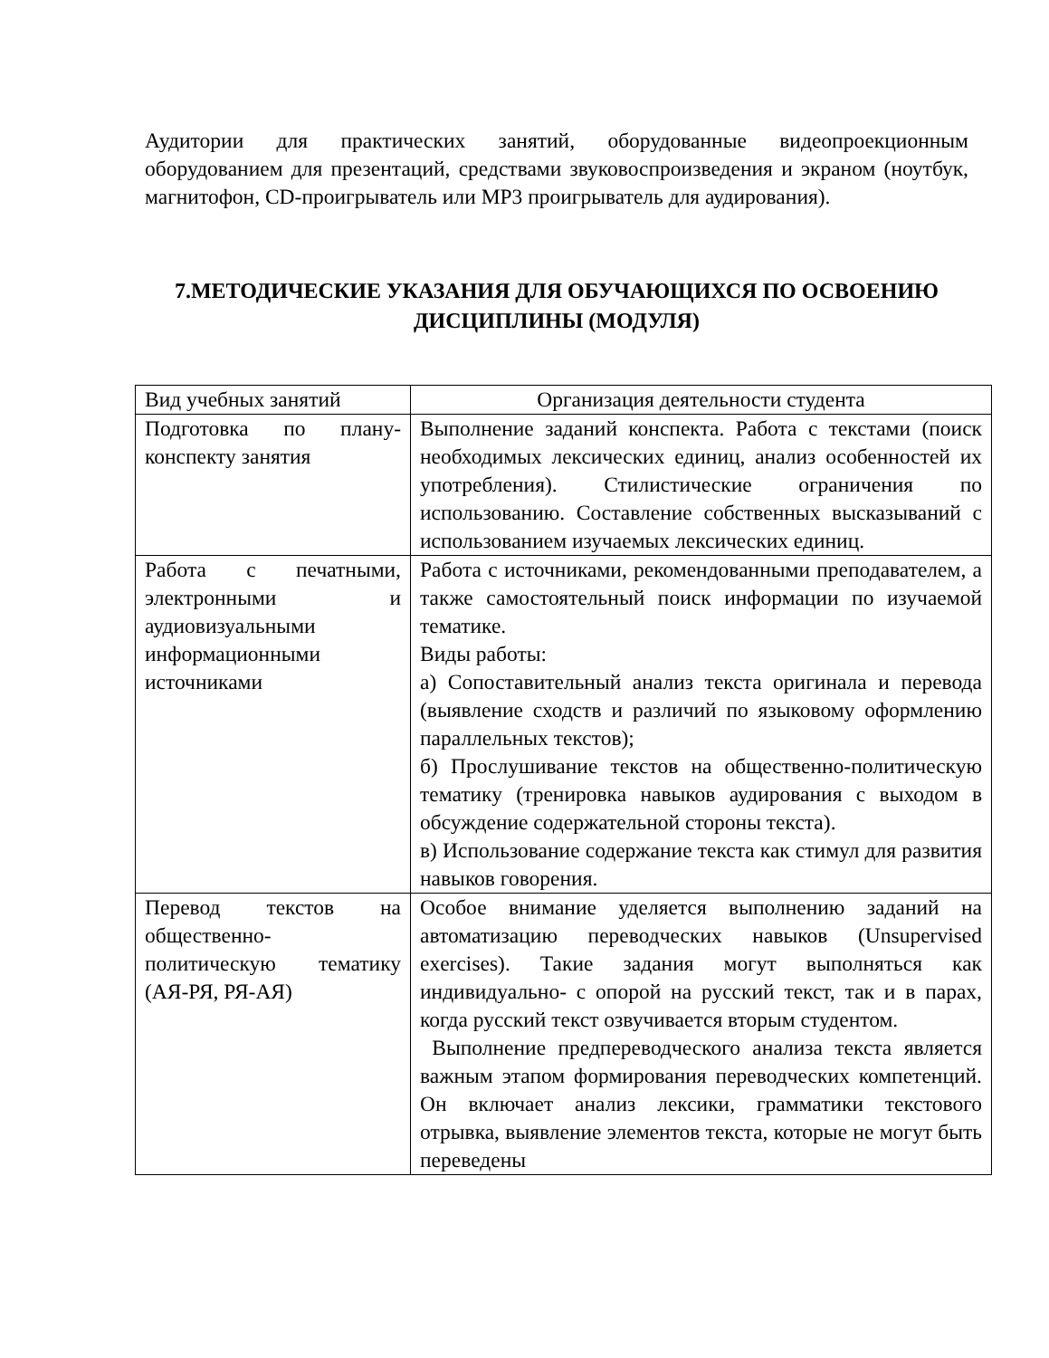Аудитории для практических занятий, оборудованные видеопроекционным оборудованием для презентаций, средствами звуковоспроизведения и экраном (ноутбук, магнитофон, CD-проигрыватель или MP3 проигрыватель для аудирования).
7.МЕТОДИЧЕСКИЕ УКАЗАНИЯ ДЛЯ ОБУЧАЮЩИХСЯ ПО ОСВОЕНИЮ ДИСЦИПЛИНЫ (МОДУЛЯ)
| Вид учебных занятий | Организация деятельности студента |
| --- | --- |
| Подготовка по плану-конспекту занятия | Выполнение заданий конспекта. Работа с текстами (поиск необходимых лексических единиц, анализ особенностей их употребления). Стилистические ограничения по использованию. Составление собственных высказываний с использованием изучаемых лексических единиц. |
| Работа с печатными, электронными и аудиовизуальными информационными источниками | Работа с источниками, рекомендованными преподавателем, а также самостоятельный поиск информации по изучаемой тематике. Виды работы: а) Сопоставительный анализ текста оригинала и перевода (выявление сходств и различий по языковому оформлению параллельных текстов); б) Прослушивание текстов на общественно-политическую тематику (тренировка навыков аудирования с выходом в обсуждение содержательной стороны текста). в) Использование содержание текста как стимул для развития навыков говорения. |
| Перевод текстов на общественно-политическую тематику (АЯ-РЯ, РЯ-АЯ) | Особое внимание уделяется выполнению заданий на автоматизацию переводческих навыков (Unsupervised exercises). Такие задания могут выполняться как индивидуально- с опорой на русский текст, так и в парах, когда русский текст озвучивается вторым студентом. Выполнение предпереводческого анализа текста является важным этапом формирования переводческих компетенций. Он включает анализ лексики, грамматики текстового отрывка, выявление элементов текста, которые не могут быть переведены |